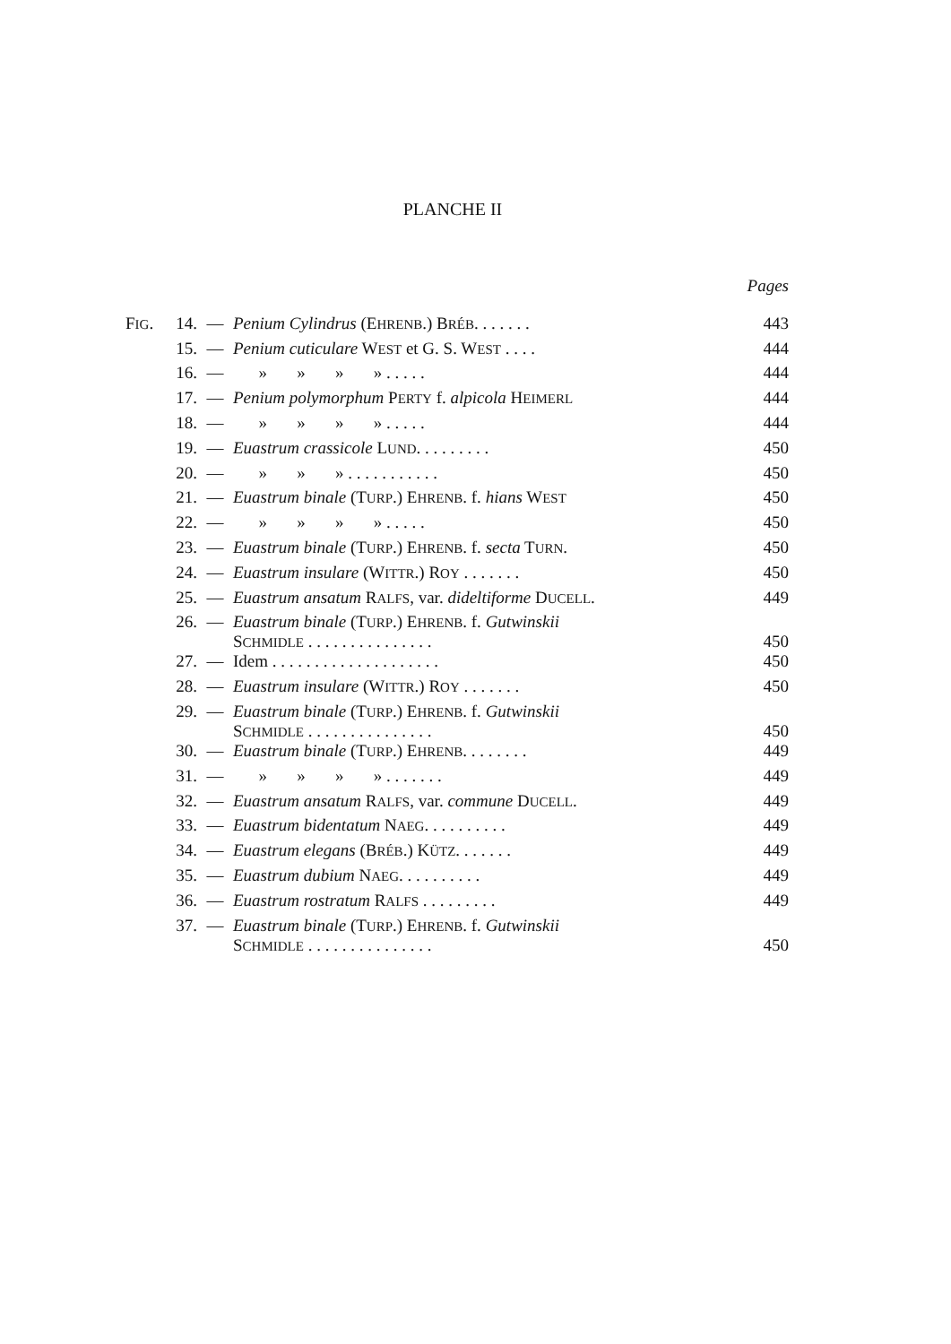PLANCHE II
| | | | | Pages |
| F IG . | 14. | — | Penium Cylindrus (E HRENB .) B RÉB . . . . . . . | 443 |
| | 15. | — | Penium cuticulare W EST et G. S. W EST . . . . | 444 |
| | 16. | — | » » » » . . . . . | 444 |
| | 17. | — | Penium polymorphum P ERTY f. alpicola H EIMERL | 444 |
| | 18. | — | » » » » . . . . . | 444 |
| | 19. | — | Euastrum crassicole L UND . . . . . . . . . | 450 |
| | 20. | — | » » » . . . . . . . . . . . | 450 |
| | 21. | — | Euastrum binale (T URP .) E HRENB . f. hians W EST | 450 |
| | 22. | — | » » » » . . . . . | 450 |
| | 23. | — | Euastrum binale (T URP .) E HRENB . f. secta T URN . | 450 |
| | 24. | — | Euastrum insulare (W ITTR .) R OY . . . . . . . | 450 |
| | 25. | — | Euastrum ansatum R ALFS , var. dideltiforme D UCELL . | 449 |
| | 26. | — | Euastrum binale (T URP .) E HRENB . f. Gutwinskii S CHMIDLE . . . . . . . . . . . . . . . | 450 |
| | 27. | — | Idem . . . . . . . . . . . . . . . . . . . . | 450 |
| | 28. | — | Euastrum insulare (W ITTR .) R OY . . . . . . . | 450 |
| | 29. | — | Euastrum binale (T URP .) E HRENB . f. Gutwinskii S CHMIDLE . . . . . . . . . . . . . . . | 450 |
| | 30. | — | Euastrum binale (T URP .) E HRENB . . . . . . . . | 449 |
| | 31. | — | » » » » . . . . . . . | 449 |
| | 32. | — | Euastrum ansatum R ALFS , var. commune D UCELL . | 449 |
| | 33. | — | Euastrum bidentatum N AEG . . . . . . . . . . | 449 |
| | 34. | — | Euastrum elegans (B RÉB .) K ÜTZ . . . . . . . | 449 |
| | 35. | — | Euastrum dubium N AEG . . . . . . . . . . | 449 |
| | 36. | — | Euastrum rostratum R ALFS . . . . . . . . . | 449 |
| | 37. | — | Euastrum binale (T URP .) E HRENB . f. Gutwinskii S CHMIDLE . . . . . . . . . . . . . . . | 450 |